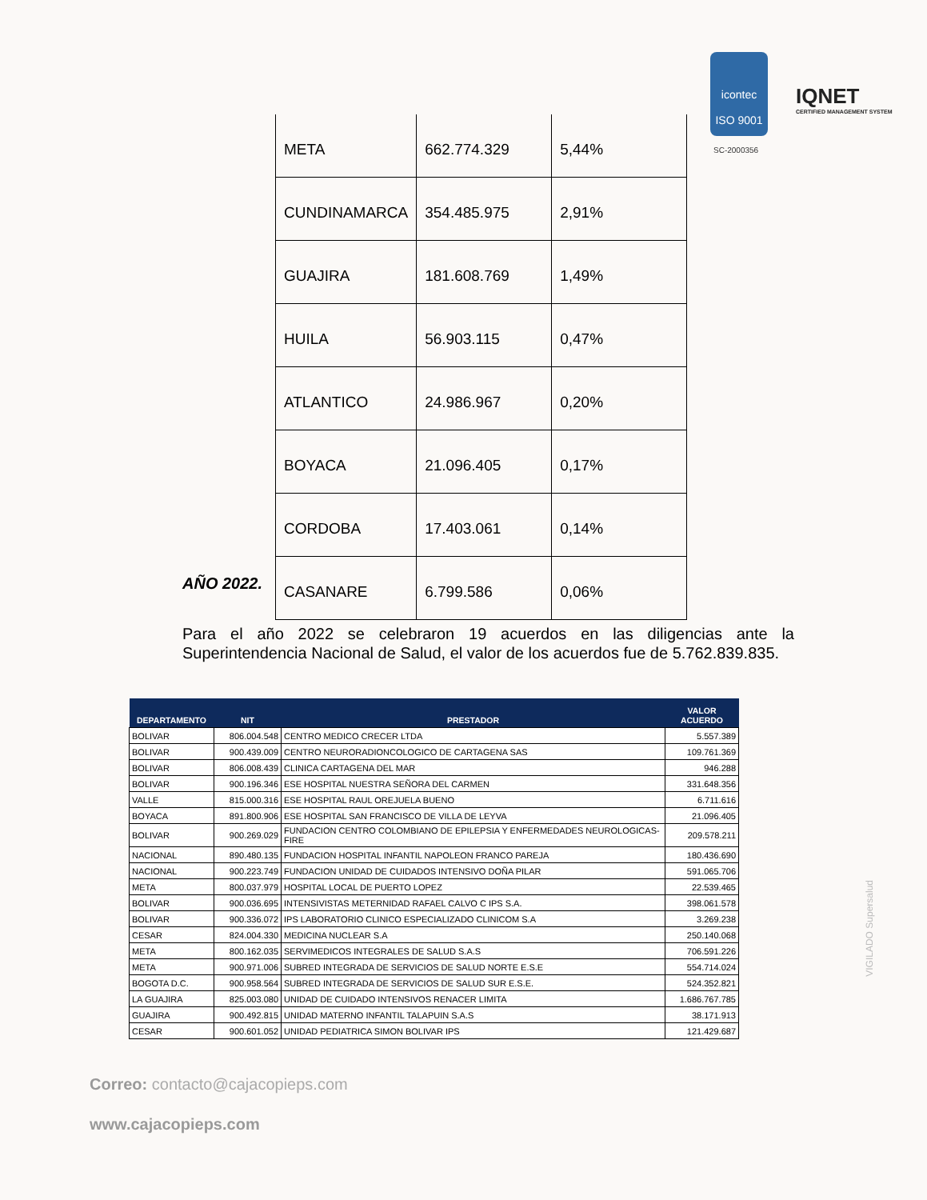icontec
ISO 9001
IQNET
CERTIFIED MANAGEMENT SYSTEM
SC-2000356
| META | 662.774.329 | 5,44% |
| CUNDINAMARCA | 354.485.975 | 2,91% |
| GUAJIRA | 181.608.769 | 1,49% |
| HUILA | 56.903.115 | 0,47% |
| ATLANTICO | 24.986.967 | 0,20% |
| BOYACA | 21.096.405 | 0,17% |
| CORDOBA | 17.403.061 | 0,14% |
| CASANARE | 6.799.586 | 0,06% |
AÑO 2022.
Para el año 2022 se celebraron 19 acuerdos en las diligencias ante la Superintendencia Nacional de Salud, el valor de los acuerdos fue de 5.762.839.835.
| DEPARTAMENTO | NIT | PRESTADOR | VALOR ACUERDO |
| --- | --- | --- | --- |
| BOLIVAR | 806.004.548 | CENTRO MEDICO CRECER LTDA | 5.557.389 |
| BOLIVAR | 900.439.009 | CENTRO NEURORADIONCOLOGICO DE CARTAGENA SAS | 109.761.369 |
| BOLIVAR | 806.008.439 | CLINICA CARTAGENA DEL MAR | 946.288 |
| BOLIVAR | 900.196.346 | ESE HOSPITAL NUESTRA SEÑORA DEL CARMEN | 331.648.356 |
| VALLE | 815.000.316 | ESE HOSPITAL RAUL OREJUELA BUENO | 6.711.616 |
| BOYACA | 891.800.906 | ESE HOSPITAL SAN FRANCISCO DE VILLA DE LEYVA | 21.096.405 |
| BOLIVAR | 900.269.029 | FUNDACION CENTRO COLOMBIANO DE EPILEPSIA Y ENFERMEDADES NEUROLOGICAS- FIRE | 209.578.211 |
| NACIONAL | 890.480.135 | FUNDACION HOSPITAL INFANTIL NAPOLEON FRANCO PAREJA | 180.436.690 |
| NACIONAL | 900.223.749 | FUNDACION UNIDAD DE CUIDADOS INTENSIVO DOÑA PILAR | 591.065.706 |
| META | 800.037.979 | HOSPITAL LOCAL DE PUERTO LOPEZ | 22.539.465 |
| BOLIVAR | 900.036.695 | INTENSIVISTAS METERNIDAD RAFAEL CALVO C IPS S.A. | 398.061.578 |
| BOLIVAR | 900.336.072 | IPS LABORATORIO CLINICO ESPECIALIZADO CLINICOM S.A | 3.269.238 |
| CESAR | 824.004.330 | MEDICINA NUCLEAR S.A | 250.140.068 |
| META | 800.162.035 | SERVIMEDICOS INTEGRALES DE SALUD S.A.S | 706.591.226 |
| META | 900.971.006 | SUBRED INTEGRADA DE SERVICIOS DE SALUD NORTE E.S.E | 554.714.024 |
| BOGOTA D.C. | 900.958.564 | SUBRED INTEGRADA DE SERVICIOS DE SALUD SUR E.S.E. | 524.352.821 |
| LA GUAJIRA | 825.003.080 | UNIDAD DE CUIDADO INTENSIVOS RENACER LIMITA | 1.686.767.785 |
| GUAJIRA | 900.492.815 | UNIDAD MATERNO INFANTIL TALAPUIN S.A.S | 38.171.913 |
| CESAR | 900.601.052 | UNIDAD PEDIATRICA SIMON BOLIVAR IPS | 121.429.687 |
VIGILADO Supersalud
Correo: contacto@cajacopieps.com
www.cajacopieps.com